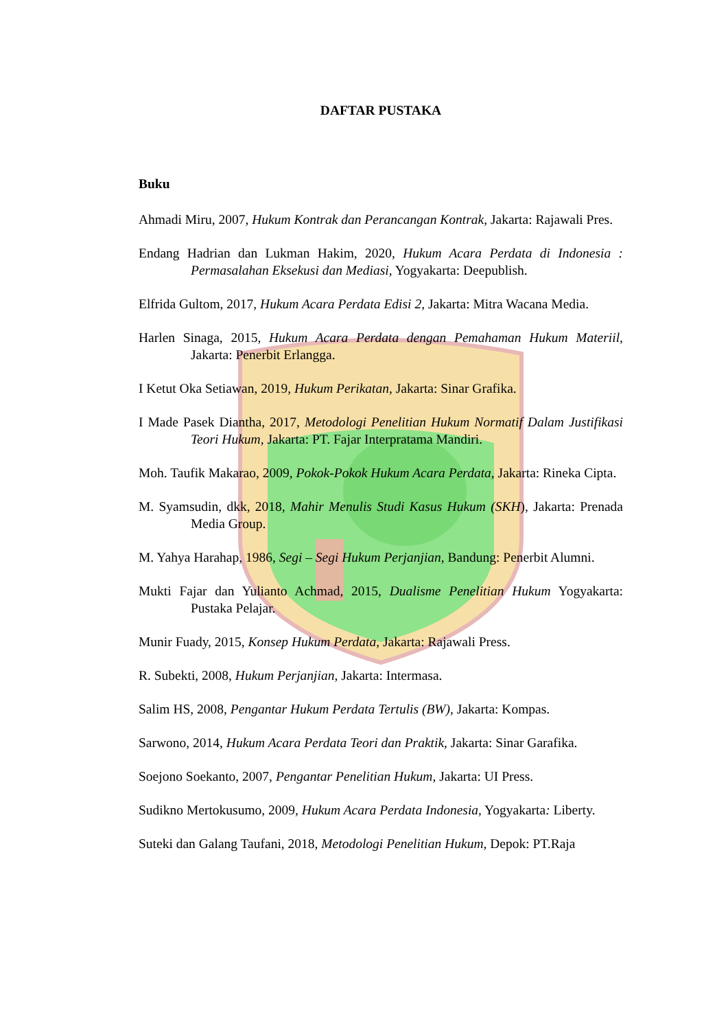DAFTAR PUSTAKA
Buku
Ahmadi Miru, 2007, Hukum Kontrak dan Perancangan Kontrak, Jakarta: Rajawali Pres.
Endang Hadrian dan Lukman Hakim, 2020, Hukum Acara Perdata di Indonesia : Permasalahan Eksekusi dan Mediasi, Yogyakarta: Deepublish.
Elfrida Gultom, 2017, Hukum Acara Perdata Edisi 2, Jakarta: Mitra Wacana Media.
Harlen Sinaga, 2015, Hukum Acara Perdata dengan Pemahaman Hukum Materiil, Jakarta: Penerbit Erlangga.
I Ketut Oka Setiawan, 2019, Hukum Perikatan, Jakarta: Sinar Grafika.
I Made Pasek Diantha, 2017, Metodologi Penelitian Hukum Normatif Dalam Justifikasi Teori Hukum, Jakarta: PT. Fajar Interpratama Mandiri.
Moh. Taufik Makarao, 2009, Pokok-Pokok Hukum Acara Perdata, Jakarta: Rineka Cipta.
M. Syamsudin, dkk, 2018, Mahir Menulis Studi Kasus Hukum (SKH), Jakarta: Prenada Media Group.
M. Yahya Harahap, 1986, Segi – Segi Hukum Perjanjian, Bandung: Penerbit Alumni.
Mukti Fajar dan Yulianto Achmad, 2015, Dualisme Penelitian Hukum Yogyakarta: Pustaka Pelajar.
Munir Fuady, 2015, Konsep Hukum Perdata, Jakarta: Rajawali Press.
R. Subekti, 2008, Hukum Perjanjian, Jakarta: Intermasa.
Salim HS, 2008, Pengantar Hukum Perdata Tertulis (BW), Jakarta: Kompas.
Sarwono, 2014, Hukum Acara Perdata Teori dan Praktik, Jakarta: Sinar Garafika.
Soejono Soekanto, 2007, Pengantar Penelitian Hukum, Jakarta: UI Press.
Sudikno Mertokusumo, 2009, Hukum Acara Perdata Indonesia, Yogyakarta: Liberty.
Suteki dan Galang Taufani, 2018, Metodologi Penelitian Hukum, Depok: PT.Raja